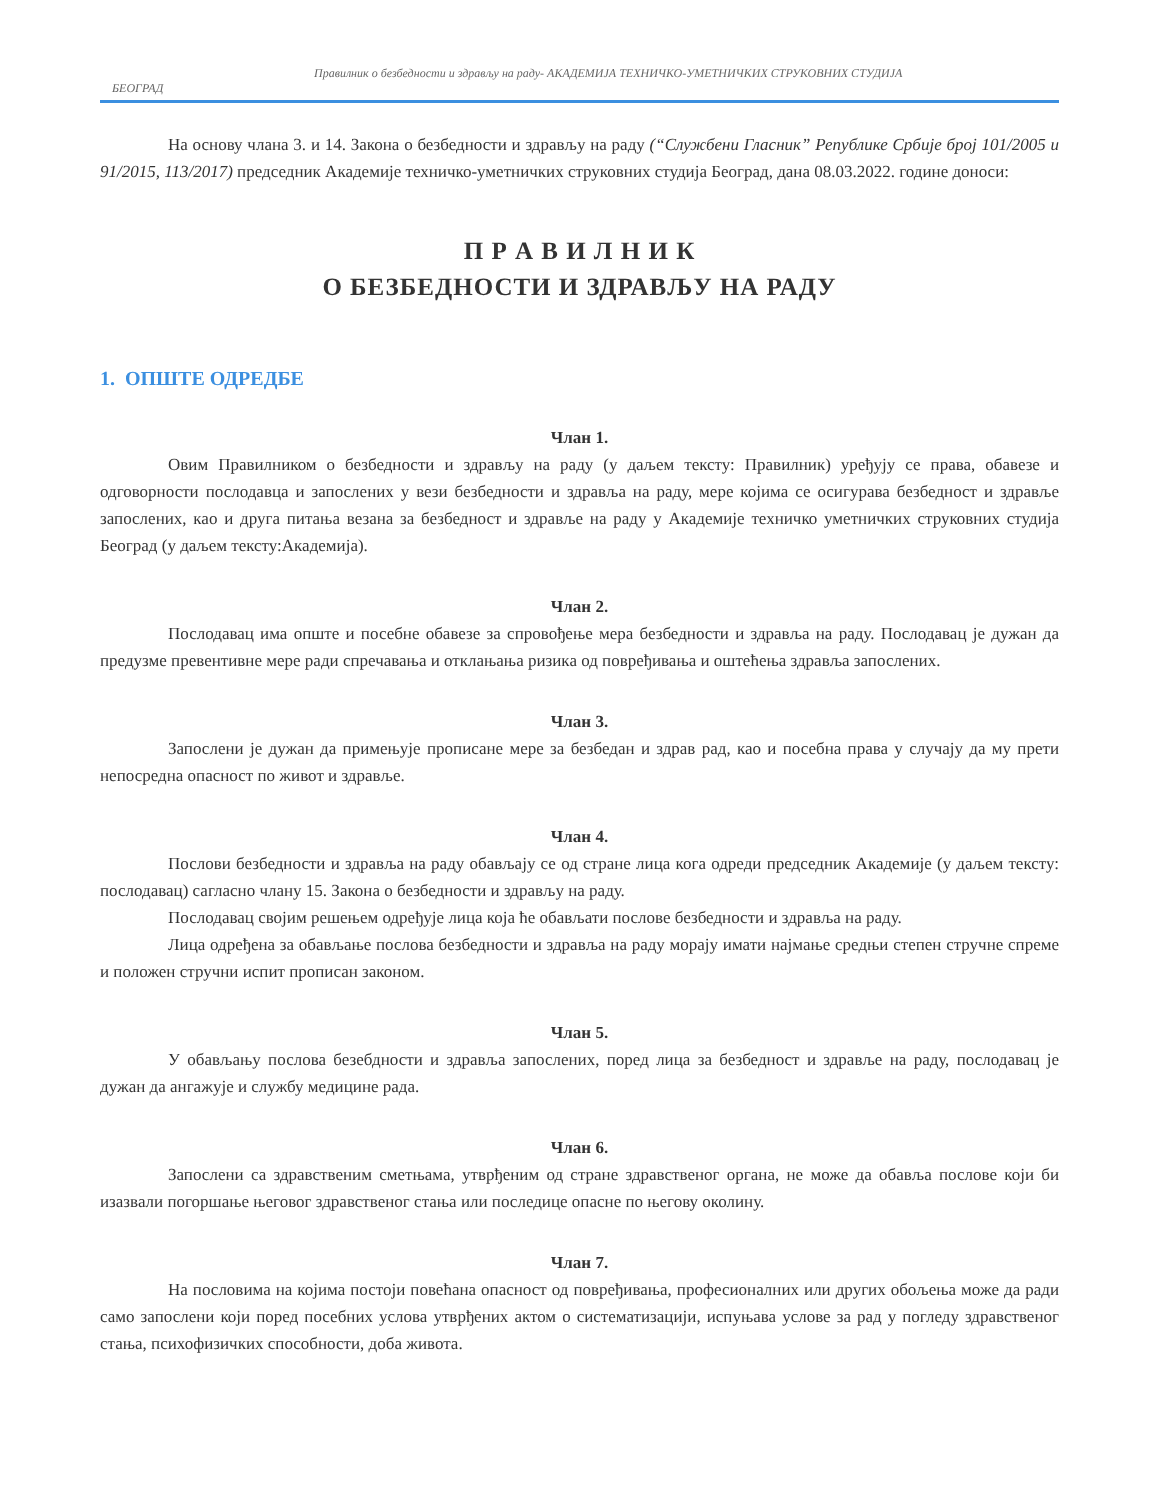Правилник о безбедности и здрављу на раду- АКАДЕМИЈА ТЕХНИЧКО-УМЕТНИЧКИХ СТРУКОВНИХ СТУДИЈА
БЕОГРАД
На основу члана 3. и 14. Закона о безбедности и здрављу на раду (“Службени Гласник” Републике Србије број 101/2005 и 91/2015, 113/2017) председник Академије техничко-уметничких струковних студија Београд, дана 08.03.2022. године доноси:
П Р А В И Л Н И К
О БЕЗБЕДНОСТИ И ЗДРАВЉУ НА РАДУ
1. ОПШТЕ ОДРЕДБЕ
Члан 1.
Овим Правилником о безбедности и здрављу на раду (у даљем тексту: Правилник) уређују се права, обавезе и одговорности послодавца и запослених у вези безбедности и здравља на раду, мере којима се осигурава безбедност и здравље запослених, као и друга питања везана за безбедност и здравље на раду у Академије техничко уметничких струковних студија Београд (у даљем тексту:Академија).
Члан 2.
Послодавац има опште и посебне обавезе за спровођење мера безбедности и здравља на раду. Послодавац је дужан да предузме превентивне мере ради спречавања и отклањања ризика од повређивања и оштећења здравља запослених.
Члан 3.
Запослени је дужан да примењује прописане мере за безбедан и здрав рад, као и посебна права у случају да му прети непосредна опасност по живот и здравље.
Члан 4.
Послови безбедности и здравља на раду обављају се од стране лица кога одреди председник Академије (у даљем тексту: послодавац) сагласно члану 15. Закона о безбедности и здрављу на раду.
Послодавац својим решењем одређује лица која ће обављати послове безбедности и здравља на раду.
Лица одређена за обављање послова безбедности и здравља на раду морају имати најмање средњи степен стручне спреме и положен стручни испит прописан законом.
Члан 5.
У обављању послова безебдности и здравља запослених, поред лица за безбедност и здравље на раду, послодавац је дужан да ангажује и службу медицине рада.
Члан 6.
Запослени са здравственим сметњама, утврђеним од стране здравственог органа, не може да обавља послове који би изазвали погоршање његовог здравственог стања или последице опасне по његову околину.
Члан 7.
На пословима на којима постоји повећана опасност од повређивања, професионалних или других обољења може да ради само запослени који поред посебних услова утврђених актом о систематизацији, испуњава услове за рад у погледу здравственог стања, психофизичких способности, доба живота.